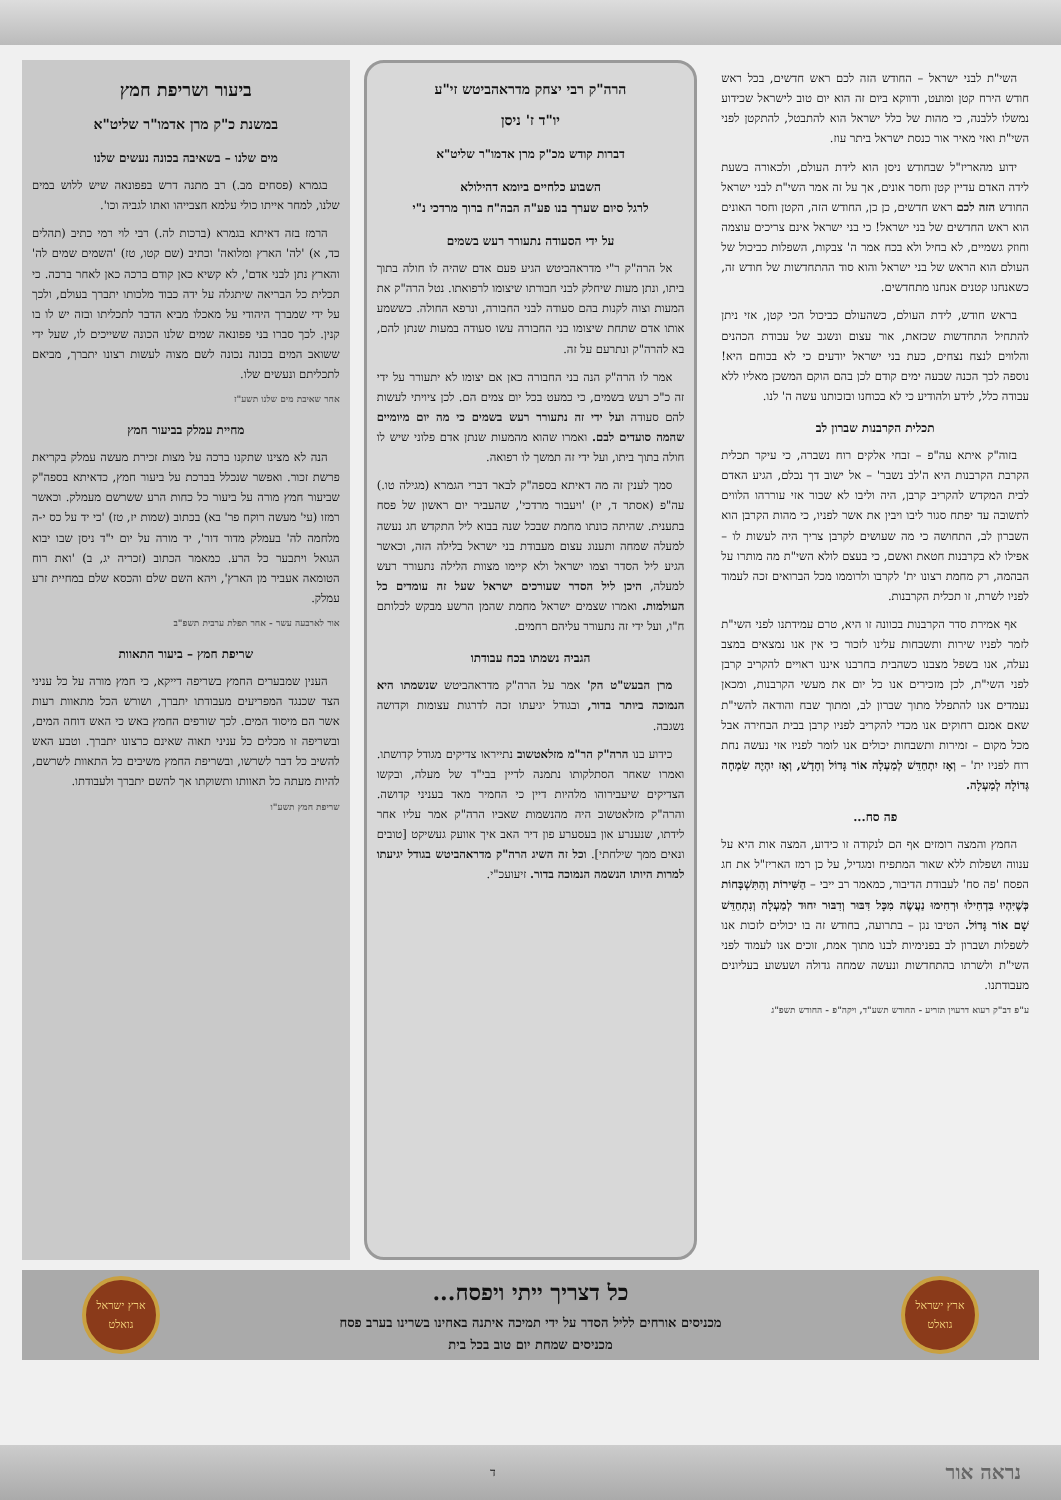השי"ת לבני ישראל – החודש הזה לכם ראש חדשים, בכל ראש חודש הירח קטן ומועט, ודווקא ביום זה הוא יום טוב לישראל שכידוע נמשלו ללבנה, כי מהות של כלל ישראל הוא להתבטל, להתקטן לפני השי"ת ואזי מאיר אור כנסת ישראל ביתר עוז.
ידוע מהאריז"ל שבחודש ניסן הוא לידת העולם, ולכאורה בשעת לידה האדם עדיין קטן וחסר אונים, אך על זה אמר השי"ת לבני ישראל החודש הזה לכם ראש חדשים, כן כן, החודש הזה, הקטן וחסר האונים הוא ראש החדשים של בני ישראל! כי בני ישראל אינם צריכים עוצמה וחוזק גשמיים, לא בחיל ולא בכח אמר ה' צבקות, השפלות כביכול של העולם הוא הראש של בני ישראל והוא סוד ההתחדשות של חודש זה, כשאנחנו קטנים אנחנו מתחדשים.
בראש חודש, לידת העולם, כשהעולם כביכול הכי קטן, אזי ניתן להתחיל התחדשות שכזאת, אור עצום ונשגב של עבודת הכהנים והלווים לנצח נצחים, כעת בני ישראל יודעים כי לא בכוחם היא! נוספה לכך הכנה שבעה ימים קודם לכן בהם הוקם המשכן מאליו ללא עבודה כלל, לידע ולהודיע כי לא בכוחנו ובזכותנו עשה ה' לנו.
תכלית הקרבנות שברון לב
בזוה"ק איתא עה"פ – זבחי אלקים רוח נשברה, כי עיקר תכלית הקרבת הקרבנות היא ה'לב נשבר' – אל ישוב דך נכלם, הגיע האדם לבית המקדש להקריב קרבן, היה וליבו לא שבור אזי עוררהו הלווים לתשובה עד יפתח סגור ליבו ויבין את אשר לפניו, כי מהות הקרבן הוא השברון לב, התחושה כי מה שעושים לקרבן צריך היה לעשות לו – אפילו לא בקרבנות חטאת ואשם, כי בעצם לולא השי"ת מה מותרו על הבהמה, רק מחמת רצונו ית' לקרבו ולרוממו מכל הברואים זכה לעמוד לפניו לשרת, זו תכלית הקרבנות.
אף אמירת סדר הקרבנות בכוונה זו היא, טרם עמידתנו לפני השי"ת לזמר לפניו שירות ותשבחות עלינו לזכור כי אין אנו נמצאים במצב נעלה, אנו בשפל מצבנו כשהבית בחרבנו איננו ראויים להקריב קרבן לפני השי"ת, לכן מזכירים אנו כל יום את מעשי הקרבנות, ומכאן נעמדים אנו להתפלל מתוך שברון לב, ומתוך שבח והודאה להשי"ת שאם אמנם רחוקים אנו מכדי להקריב לפניו קרבן בבית הבחירה אבל מכל מקום – זמירות ותשבחות יכולים אנו לומר לפניו אזי נעשה נחת רוח לפניו ית' – וְאָז יִתְחַדֵּשׁ לְמַעְלָה אוֹר גָּדוֹל וְחָדָשׁ, וְאָז יִהְיֶה שִׂמְחָה גְּדוֹלָה לְמַעְלָה.
פה סח...
החמץ והמצה רומזים אף הם לנקודה זו כידוע, המצה אות היא על ענווה ושפלות ללא שאור המתפיח ומגדיל, על כן רמז האריז"ל את חג הפסח 'פה סח' לעבודת הדיבור, כמאמר רב ייבי – הַשִּׁירוֹת וְהַתִּשְׁבָּחוֹת כְּשֶׁיִּהְיוּ בִּדְחִילוּ וּרְחִימוּ נַעֲשֶׂה מִכָּל דִּבּוּר וְדִבּוּר יִחוּד לְמַעְלָה וְנִתְחַדֵּשׁ שָׁם אוֹר גָּדוֹל. הטיבו נגן – בתרועה, בחודש זה בו יכולים לזכות אנו לשפלות ושברון לב בפנימיות לבנו מתוך אמת, זוכים אנו לעמוד לפני השי"ת ולשרתו בהתחדשות ונעשה שמחה גדולה ושעשוע בעליונים מעבודתנו.
ע"פ דב"ק רעוא דרעוין תזריע - החודש תשע"ד, ויקה"פ - החודש תשפ"ג
הרה"ק רבי יצחק מדראהביטש זי"ע
יו"ד ז' ניסן
דברות קודש מכ"ק מרן אדמו"ר שליט"א
השבוע כלחיים ביומא דהילולא
לרגל סיום שערך בנו פע"ה הבה"ח ברוך מרדכי נ"י
על ידי הסעודה נתעורר רעש בשמים
אל הרה"ק ר"י מדראהביטש הגיע פעם אדם שהיה לו חולה בתוך ביתו, ונתן מעות שיחלק לבני חבורתו שיצומו לרפואתו. נטל הרה"ק את המעות וצוה לקנות בהם סעודה לבני החבורה, ונרפא החולה. כששמע אותו אדם שתחת שיצומו בני החבורה עשו סעודה במעות שנתן להם, בא להרה"ק ונתרעם על זה.
אמר לו הרה"ק הנה בני החבורה כאן אם יצומו לא יתעורר על ידי זה כ"כ רעש בשמים, כי כמעט בכל יום צמים הם. לכן ציויתי לעשות להם סעודה ועל ידי זה נתעורר רעש בשמים כי מה יום מיומיים שהמה סועדים לבם. ואמרו שהוא מהמעות שנתן אדם פלוני שיש לו חולה בתוך ביתו, ועל ידי זה תמשך לו רפואה.
סמך לענין זה מה דאיתא בספה"ק לבאר דברי הגמרא (מגילה טו.) עה"פ (אסתר ד, יז) 'ויעבור מרדכי', שהעביר יום ראשון של פסח בתענית. שהיתה כונתו מחמת שבכל שנה בבוא ליל התקדש חג נעשה למעלה שמחה ותענוג עצום מעבודת בני ישראל בלילה הזה, וכאשר הגיע ליל הסדר וצמו ישראל ולא קיימו מצוות הלילה נתעורר רעש למעלה, היכן ליל הסדר שעורכים ישראל שעל זה עומדים כל העולמות. ואמרו שצמים ישראל מחמת שהמן הרשע מבקש לכלותם ח"ו, ועל ידי זה נתעורר עליהם רחמים.
הגביה נשמתו בכח עבודתו
מרן הבעש"ט הק' אמר על הרה"ק מדראהביטש שנשמתו היא הנמוכה ביותר בדור, ובגודל יגיעתו זכה לדרגות עצומות וקדושה נשגבה.
כידוע בנו הרה"ק הר"מ מזלאטשוב נתייראו צדיקים מגודל קדושתו. ואמרו שאחר הסתלקותו נתמנה לדיין בבי"ד של מעלה, ובקשו הצדיקים שיעבירוהו מלהיות דיין כי החמיר מאד בעניני קדושה. והרה"ק מזלאטשוב היה מהנשמות שאביו הרה"ק אמר עליו אחר לידתו, שנענרע און בעסערע פון דיר האב איך אוועק געשיקט [טובים ונאים ממך שילחתי]. וכל זה השיג הרה"ק מדראהביטש בגודל יגיעתו למרות היותו הנשמה הנמוכה בדור. זיעועכ"י.
ביעור ושריפת חמץ
במשנת כ"ק מרן אדמו"ר שליט"א
מים שלנו – בשאיבה בכונה נעשים שלנו
בגמרא (פסחים מב.) רב מתנה דרש בפפונאה שיש ללוש במים שלנו, למחר אייתו כולי עלמא חצבייהו ואתו לגביה וכו'.
הרמז בזה דאיתא בגמרא (ברכות לה.) רבי לוי רמי כתיב (תהלים כד, א) 'לה' הארץ ומלואה' וכתיב (שם קטו, טז) 'השמים שמים לה' והארץ נתן לבני אדם', לא קשיא כאן קודם ברכה כאן לאחר ברכה. כי תכלית כל הבריאה שיתגלה על ידה כבוד מלכותו יתברך בעולם, ולכך על ידי שמברך היהודי על מאכלו מביא הדבר לתכליתו ובזה יש לו בו קנין. לכך סברו בני פפונאה שמים שלנו הכונה ששייכים לו, שעל ידי ששואב המים בכונה נכונה לשם מצוה לעשות רצונו יתברך, מביאם לתכליתם ונעשים שלו.
אחר שאיבת מים שלנו תשע"ז
מחיית עמלק בביעור חמץ
הנה לא מצינו שתקנו ברכה על מצות זכירת מעשה עמלק בקריאת פרשת זכור. ואפשר שנכלל בברכת על ביעור חמץ, כדאיתא בספה"ק שביעור חמץ מורה על ביעור כל כחות הרע ששרשם מעמלק. וכאשר רמזו (עי' מעשה רוקח פר' בא) בכתוב (שמות יז, טז) 'כי יד על כס י-ה מלחמה לה' בעמלק מדור דור', יד מורה על יום י"ד ניסן שבו יבוא הגואל ויתבער כל הרע. כמאמר הכתוב (זכריה יג, ב) 'ואת רוח הטומאה אעביר מן הארץ', ויהא השם שלם והכסא שלם במחיית זרע עמלק.
אור לארבעה עשר - אחר תפלת ערבית תשפ"ב
שריפת חמץ – ביעור התאוות
הענין שמבערים החמץ בשריפה דייקא, כי חמץ מורה על כל עניני הצד שכנגד המפריעים מעבודתו יתברך, ושורש הכל מתאוות רעות אשר הם מיסוד המים. לכך שורפים החמץ באש כי האש דוחה המים, ובשריפה זו מכלים כל עניני תאוה שאינם כרצונו יתברך. וטבע האש להשיב כל דבר לשרשו, ובשריפת החמץ משיבים כל התאוות לשרשם, להיות מעתה כל תאוותו ותשוקתו אך להשם יתברך ולעבודתו.
שריפת חמץ תשע"ו
ארץ ישראל גואלט
כל דצריך ייתי ויפסח...
מכניסים אורחים לליל הסדר על ידי תמיכה איתנה באחינו בשרינו בערב פסח
מכניסים שמחת יום טוב בכל בית
ארץ ישראל גואלט
נראה אור ד